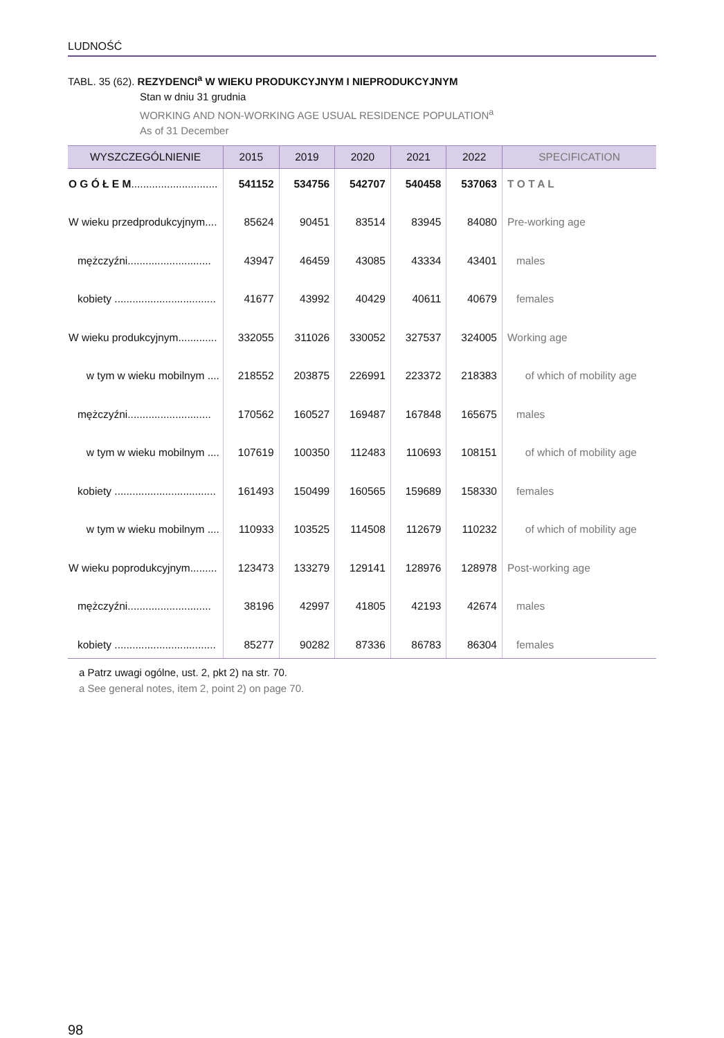LUDNOŚĆ
TABL. 35 (62). REZYDENCI<sup>a</sup> W WIEKU PRODUKCYJNYM I NIEPRODUKCYJNYM
Stan w dniu 31 grudnia
WORKING AND NON-WORKING AGE USUAL RESIDENCE POPULATION<sup>a</sup>
As of 31 December
| WYSZCZEGÓLNIENIE | 2015 | 2019 | 2020 | 2021 | 2022 | SPECIFICATION |
| --- | --- | --- | --- | --- | --- | --- |
| O G Ó Ł E M ............................. | 541152 | 534756 | 542707 | 540458 | 537063 | T O T A L |
| W wieku przedprodukcyjnym.... | 85624 | 90451 | 83514 | 83945 | 84080 | Pre-working age |
| mężczyźni............................ | 43947 | 46459 | 43085 | 43334 | 43401 | males |
| kobiety .................................. | 41677 | 43992 | 40429 | 40611 | 40679 | females |
| W wieku produkcyjnym............. | 332055 | 311026 | 330052 | 327537 | 324005 | Working age |
| w tym w wieku mobilnym .... | 218552 | 203875 | 226991 | 223372 | 218383 | of which of mobility age |
| mężczyźni............................ | 170562 | 160527 | 169487 | 167848 | 165675 | males |
| w tym w wieku mobilnym .... | 107619 | 100350 | 112483 | 110693 | 108151 | of which of mobility age |
| kobiety .................................. | 161493 | 150499 | 160565 | 159689 | 158330 | females |
| w tym w wieku mobilnym .... | 110933 | 103525 | 114508 | 112679 | 110232 | of which of mobility age |
| W wieku poprodukcyjnym......... | 123473 | 133279 | 129141 | 128976 | 128978 | Post-working age |
| mężczyźni............................ | 38196 | 42997 | 41805 | 42193 | 42674 | males |
| kobiety .................................. | 85277 | 90282 | 87336 | 86783 | 86304 | females |
a Patrz uwagi ogólne, ust. 2, pkt 2) na str. 70.
a See general notes, item 2, point 2) on page 70.
98